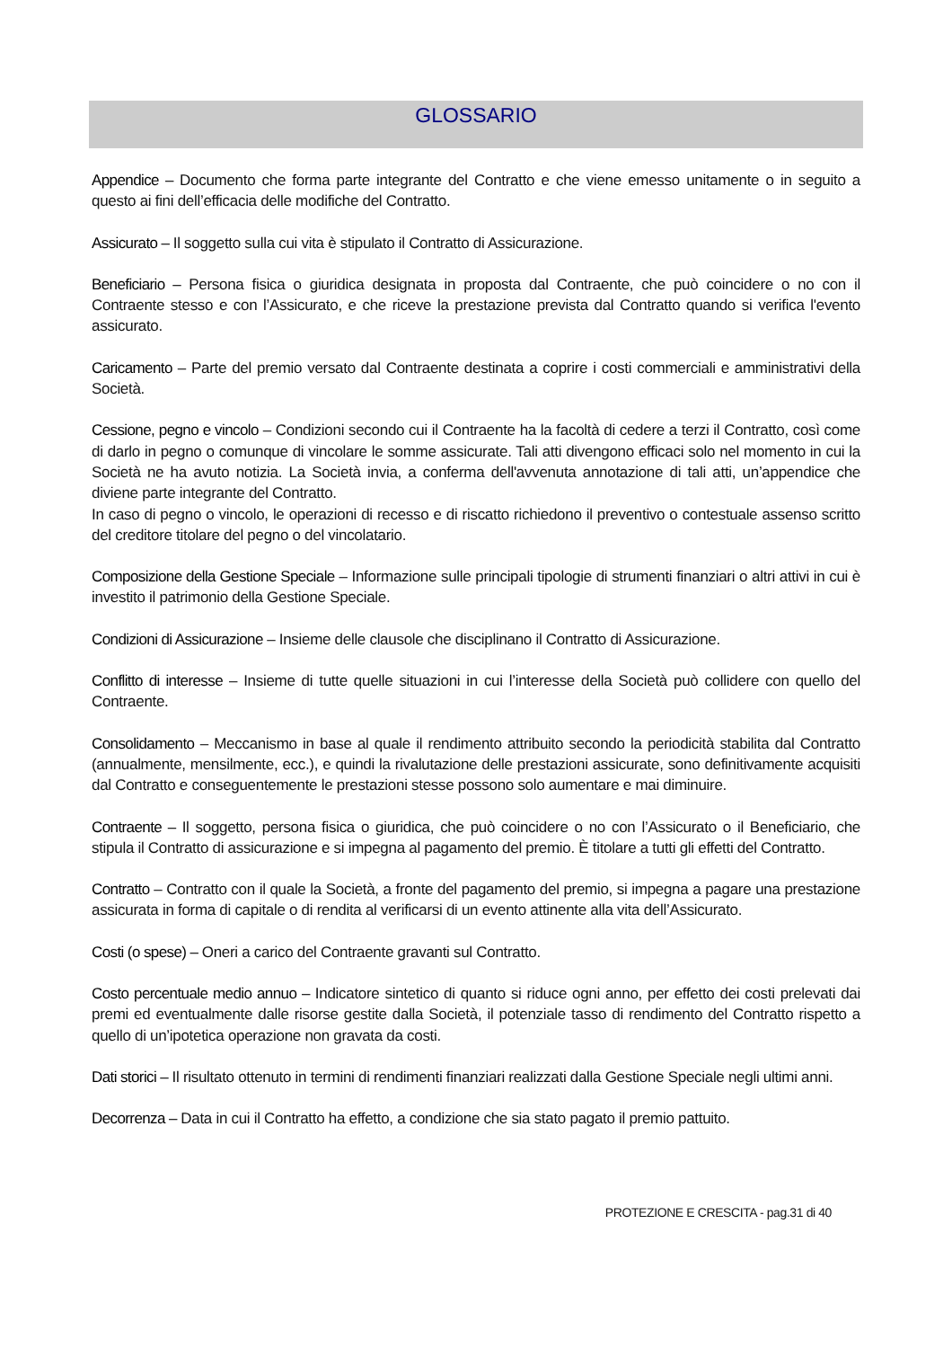GLOSSARIO
Appendice – Documento che forma parte integrante del Contratto e che viene emesso unitamente o in seguito a questo ai fini dell’efficacia delle modifiche del Contratto.
Assicurato – Il soggetto sulla cui vita è stipulato il Contratto di Assicurazione.
Beneficiario – Persona fisica o giuridica designata in proposta dal Contraente, che può coincidere o no con il Contraente stesso e con l’Assicurato, e che riceve la prestazione prevista dal Contratto quando si verifica l'evento assicurato.
Caricamento – Parte del premio versato dal Contraente destinata a coprire i costi commerciali e amministrativi della Società.
Cessione, pegno e vincolo – Condizioni secondo cui il Contraente ha la facoltà di cedere a terzi il Contratto, così come di darlo in pegno o comunque di vincolare le somme assicurate. Tali atti divengono efficaci solo nel momento in cui la Società ne ha avuto notizia. La Società invia, a conferma dell'avvenuta annotazione di tali atti, un’appendice che diviene parte integrante del Contratto.
In caso di pegno o vincolo, le operazioni di recesso e di riscatto richiedono il preventivo o contestuale assenso scritto del creditore titolare del pegno o del vincolatario.
Composizione della Gestione Speciale – Informazione sulle principali tipologie di strumenti finanziari o altri attivi in cui è investito il patrimonio della Gestione Speciale.
Condizioni di Assicurazione – Insieme delle clausole che disciplinano il Contratto di Assicurazione.
Conflitto di interesse – Insieme di tutte quelle situazioni in cui l’interesse della Società può collidere con quello del Contraente.
Consolidamento – Meccanismo in base al quale il rendimento attribuito secondo la periodicità stabilita dal Contratto (annualmente, mensilmente, ecc.), e quindi la rivalutazione delle prestazioni assicurate, sono definitivamente acquisiti dal Contratto e conseguentemente le prestazioni stesse possono solo aumentare e mai diminuire.
Contraente – Il soggetto, persona fisica o giuridica, che può coincidere o no con l’Assicurato o il Beneficiario, che stipula il Contratto di assicurazione e si impegna al pagamento del premio. È titolare a tutti gli effetti del Contratto.
Contratto – Contratto con il quale la Società, a fronte del pagamento del premio, si impegna a pagare una prestazione assicurata in forma di capitale o di rendita al verificarsi di un evento attinente alla vita dell’Assicurato.
Costi (o spese) – Oneri a carico del Contraente gravanti sul Contratto.
Costo percentuale medio annuo – Indicatore sintetico di quanto si riduce ogni anno, per effetto dei costi prelevati dai premi ed eventualmente dalle risorse gestite dalla Società, il potenziale tasso di rendimento del Contratto rispetto a quello di un’ipotetica operazione non gravata da costi.
Dati storici – Il risultato ottenuto in termini di rendimenti finanziari realizzati dalla Gestione Speciale negli ultimi anni.
Decorrenza – Data in cui il Contratto ha effetto, a condizione che sia stato pagato il premio pattuito.
PROTEZIONE E CRESCITA - pag.31 di 40